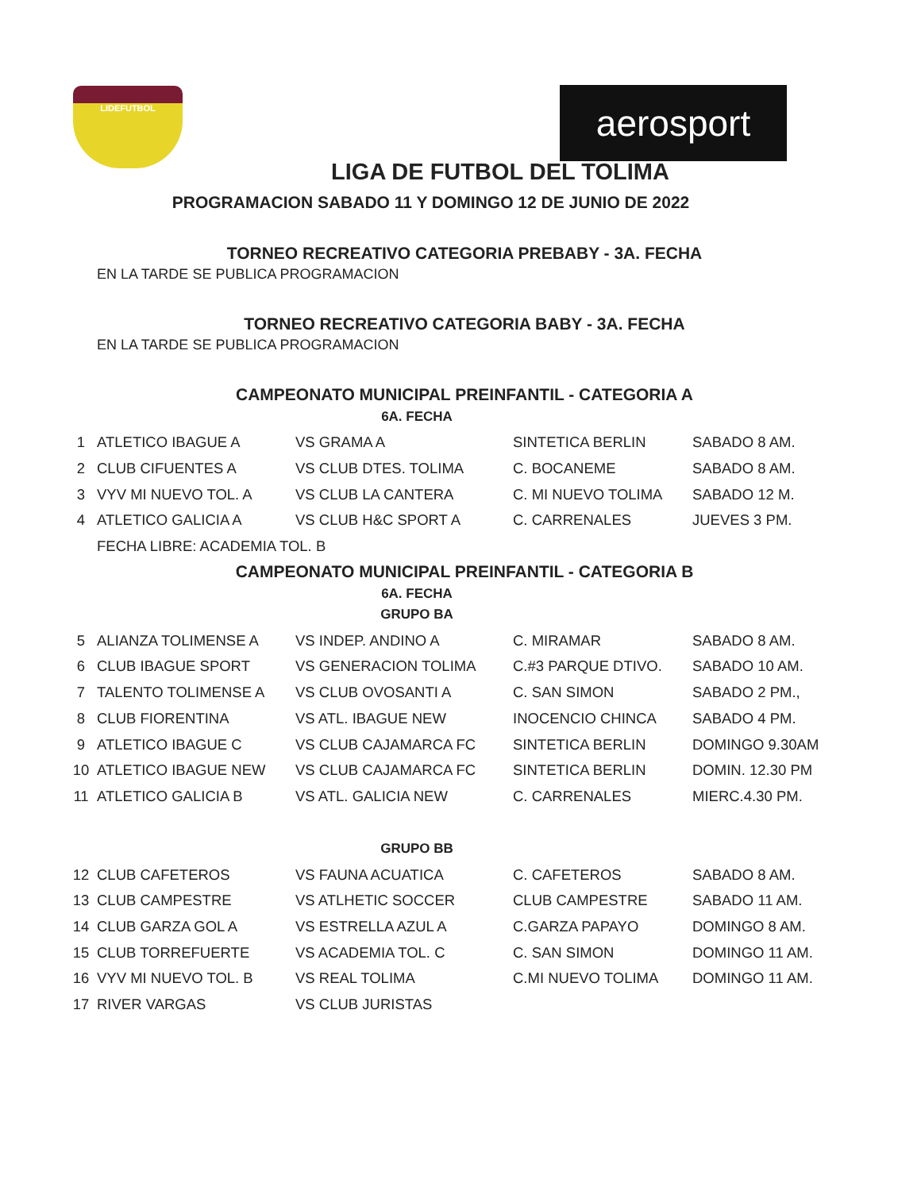LIDEFUTBOL aerosport
LIGA DE FUTBOL DEL TOLIMA
PROGRAMACION SABADO 11 Y DOMINGO 12 DE JUNIO DE 2022
TORNEO RECREATIVO CATEGORIA PREBABY - 3A. FECHA
EN LA TARDE SE PUBLICA PROGRAMACION
TORNEO RECREATIVO CATEGORIA BABY - 3A. FECHA
EN LA TARDE SE PUBLICA PROGRAMACION
CAMPEONATO MUNICIPAL PREINFANTIL - CATEGORIA A
6A. FECHA
| 1 | ATLETICO IBAGUE A | VS GRAMA A | SINTETICA BERLIN | SABADO 8 AM. |
| 2 | CLUB CIFUENTES A | VS CLUB DTES. TOLIMA | C. BOCANEME | SABADO 8 AM. |
| 3 | VYV MI NUEVO TOL. A | VS CLUB LA CANTERA | C. MI NUEVO TOLIMA | SABADO 12 M. |
| 4 | ATLETICO GALICIA A | VS CLUB H&C SPORT A | C. CARRENALES | JUEVES 3 PM. |
| | FECHA LIBRE: ACADEMIA TOL. B | | | |
CAMPEONATO MUNICIPAL PREINFANTIL - CATEGORIA B
6A. FECHA
GRUPO BA
| 5 | ALIANZA TOLIMENSE A | VS INDEP. ANDINO A | C. MIRAMAR | SABADO 8 AM. |
| 6 | CLUB IBAGUE SPORT | VS GENERACION TOLIMA | C.#3 PARQUE DTIVO. | SABADO 10 AM. |
| 7 | TALENTO TOLIMENSE A | VS CLUB OVOSANTI A | C. SAN SIMON | SABADO 2 PM., |
| 8 | CLUB FIORENTINA | VS ATL. IBAGUE NEW | INOCENCIO CHINCA | SABADO 4 PM. |
| 9 | ATLETICO IBAGUE C | VS CLUB CAJAMARCA FC | SINTETICA BERLIN | DOMINGO 9.30AM |
| 10 | ATLETICO IBAGUE NEW | VS CLUB CAJAMARCA FC | SINTETICA BERLIN | DOMIN. 12.30 PM |
| 11 | ATLETICO GALICIA B | VS ATL. GALICIA NEW | C. CARRENALES | MIERC.4.30 PM. |
GRUPO BB
| 12 | CLUB CAFETEROS | VS FAUNA ACUATICA | C. CAFETEROS | SABADO 8 AM. |
| 13 | CLUB CAMPESTRE | VS ATLHETIC SOCCER | CLUB CAMPESTRE | SABADO 11 AM. |
| 14 | CLUB GARZA GOL A | VS ESTRELLA AZUL A | C.GARZA PAPAYO | DOMINGO 8 AM. |
| 15 | CLUB TORREFUERTE | VS ACADEMIA TOL. C | C. SAN SIMON | DOMINGO 11 AM. |
| 16 | VYV MI NUEVO TOL. B | VS REAL TOLIMA | C.MI NUEVO TOLIMA | DOMINGO 11 AM. |
| 17 | RIVER VARGAS | VS CLUB JURISTAS | | |